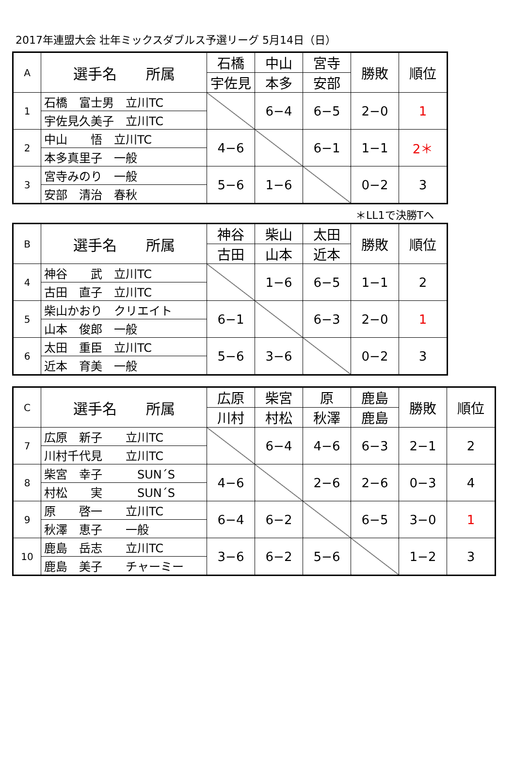2017年連盟大会 壮年ミックスダブルス予選リーグ 5月14日（日）
| A | 選手名 所属 | 石橋 | 中山 | 宮寺 | 勝敗 | 順位 |
| --- | --- | --- | --- | --- | --- | --- |
| | | 宇佐見 | 本多 | 安部 | | |
| 1 | 石橋 富士男 立川TC | | 6−4 | 6−5 | 2−0 | 1 |
| | 宇佐見久美子 立川TC | | | | | |
| 2 | 中山 悟 立川TC | 4−6 | | 6−1 | 1−1 | 2＊ |
| | 本多真里子 一般 | | | | | |
| 3 | 宮寺みのり 一般 | 5−6 | 1−6 | | 0−2 | 3 |
| | 安部 清治 春秋 | | | | | |
＊LL1で決勝Tへ
| B | 選手名 所属 | 神谷 | 柴山 | 太田 | 勝敗 | 順位 |
| --- | --- | --- | --- | --- | --- | --- |
| | | 古田 | 山本 | 近本 | | |
| 4 | 神谷 武 立川TC | | 1−6 | 6−5 | 1−1 | 2 |
| | 古田 直子 立川TC | | | | | |
| 5 | 柴山かおり クリエイト | 6−1 | | 6−3 | 2−0 | 1 |
| | 山本 俊郎 一般 | | | | | |
| 6 | 太田 重臣 立川TC | 5−6 | 3−6 | | 0−2 | 3 |
| | 近本 育美 一般 | | | | | |
| C | 選手名 所属 | 広原 | 柴宮 | 原 | 鹿島 | 勝敗 | 順位 |
| --- | --- | --- | --- | --- | --- | --- | --- |
| | | 川村 | 村松 | 秋澤 | 鹿島 | | |
| 7 | 広原 新子 立川TC | | 6−4 | 4−6 | 6−3 | 2−1 | 2 |
| | 川村千代見 立川TC | | | | | | |
| 8 | 柴宮 幸子 SUN´S | 4−6 | | 2−6 | 2−6 | 0−3 | 4 |
| | 村松 実 SUN´S | | | | | | |
| 9 | 原 啓一 立川TC | 6−4 | 6−2 | | 6−5 | 3−0 | 1 |
| | 秋澤 恵子 一般 | | | | | | |
| 10 | 鹿島 岳志 立川TC | 3−6 | 6−2 | 5−6 | | 1−2 | 3 |
| | 鹿島 美子 チャーミー | | | | | | |